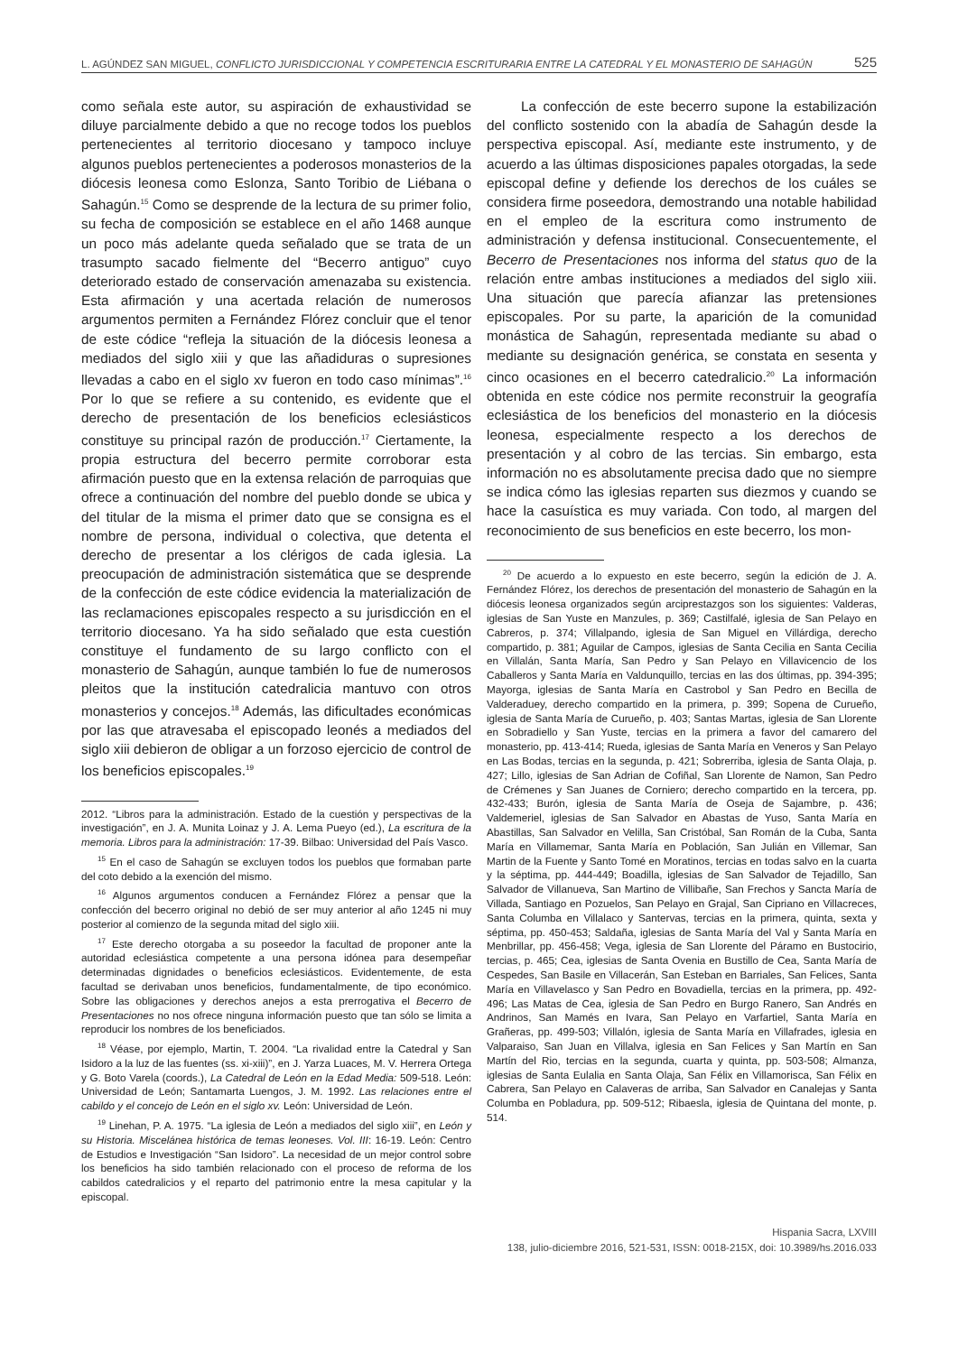L. AGÚNDEZ SAN MIGUEL, CONFLICTO JURISDICCIONAL Y COMPETENCIA ESCRITURARIA ENTRE LA CATEDRAL Y EL MONASTERIO DE SAHAGÚN 525
como señala este autor, su aspiración de exhaustividad se diluye parcialmente debido a que no recoge todos los pueblos pertenecientes al territorio diocesano y tampoco incluye algunos pueblos pertenecientes a poderosos monasterios de la diócesis leonesa como Eslonza, Santo Toribio de Liébana o Sahagún.<sup>15</sup> Como se desprende de la lectura de su primer folio, su fecha de composición se establece en el año 1468 aunque un poco más adelante queda señalado que se trata de un trasumpto sacado fielmente del “Becerro antiguo” cuyo deteriorado estado de conservación amenazaba su existencia. Esta afirmación y una acertada relación de numerosos argumentos permiten a Fernández Flórez concluir que el tenor de este códice “refleja la situación de la diócesis leonesa a mediados del siglo xiii y que las añadiduras o supresiones llevadas a cabo en el siglo xv fueron en todo caso mínimas”.<sup>16</sup> Por lo que se refiere a su contenido, es evidente que el derecho de presentación de los beneficios eclesiásticos constituye su principal razón de producción.<sup>17</sup> Ciertamente, la propia estructura del becerro permite corroborar esta afirmación puesto que en la extensa relación de parroquias que ofrece a continuación del nombre del pueblo donde se ubica y del titular de la misma el primer dato que se consigna es el nombre de persona, individual o colectiva, que detenta el derecho de presentar a los clérigos de cada iglesia. La preocupación de administración sistemática que se desprende de la confección de este códice evidencia la materialización de las reclamaciones episcopales respecto a su jurisdicción en el territorio diocesano. Ya ha sido señalado que esta cuestión constituye el fundamento de su largo conflicto con el monasterio de Sahagún, aunque también lo fue de numerosos pleitos que la institución catedralicia mantuvo con otros monasterios y concejos.<sup>18</sup> Además, las dificultades económicas por las que atravesaba el episcopado leonés a mediados del siglo xiii debieron de obligar a un forzoso ejercicio de control de los beneficios episcopales.<sup>19</sup>
2012. “Libros para la administración. Estado de la cuestión y perspectivas de la investigación”, en J. A. Munita Loinaz y J. A. Lema Pueyo (ed.), La escritura de la memoria. Libros para la administración: 17-39. Bilbao: Universidad del País Vasco.
<sup>15</sup> En el caso de Sahagún se excluyen todos los pueblos que formaban parte del coto debido a la exención del mismo.
<sup>16</sup> Algunos argumentos conducen a Fernández Flórez a pensar que la confección del becerro original no debió de ser muy anterior al año 1245 ni muy posterior al comienzo de la segunda mitad del siglo xiii.
<sup>17</sup> Este derecho otorgaba a su poseedor la facultad de proponer ante la autoridad eclesiástica competente a una persona idónea para desempeñar determinadas dignidades o beneficios eclesiásticos. Evidentemente, de esta facultad se derivaban unos beneficios, fundamentalmente, de tipo económico. Sobre las obligaciones y derechos anejos a esta prerrogativa el Becerro de Presentaciones no nos ofrece ninguna información puesto que tan sólo se limita a reproducir los nombres de los beneficiados.
<sup>18</sup> Véase, por ejemplo, Martin, T. 2004. “La rivalidad entre la Catedral y San Isidoro a la luz de las fuentes (ss. xi-xiii)”, en J. Yarza Luaces, M. V. Herrera Ortega y G. Boto Varela (coords.), La Catedral de León en la Edad Media: 509-518. León: Universidad de León; Santamarta Luengos, J. M. 1992. Las relaciones entre el cabildo y el concejo de León en el siglo xv. León: Universidad de León.
<sup>19</sup> Linehan, P. A. 1975. “La iglesia de León a mediados del siglo xiii”, en León y su Historia. Miscelánea histórica de temas leoneses. Vol. III: 16-19. León: Centro de Estudios e Investigación “San Isidoro”. La necesidad de un mejor control sobre los beneficios ha sido también relacionado con el proceso de reforma de los cabildos catedralicios y el reparto del patrimonio entre la mesa capitular y la episcopal.
La confección de este becerro supone la estabilización del conflicto sostenido con la abadía de Sahagún desde la perspectiva episcopal. Así, mediante este instrumento, y de acuerdo a las últimas disposiciones papales otorgadas, la sede episcopal define y defiende los derechos de los cuáles se considera firme poseedora, demostrando una notable habilidad en el empleo de la escritura como instrumento de administración y defensa institucional. Consecuentemente, el Becerro de Presentaciones nos informa del status quo de la relación entre ambas instituciones a mediados del siglo xiii. Una situación que parecía afianzar las pretensiones episcopales. Por su parte, la aparición de la comunidad monástica de Sahagún, representada mediante su abad o mediante su designación genérica, se constata en sesenta y cinco ocasiones en el becerro catedralicio.<sup>20</sup> La información obtenida en este códice nos permite reconstruir la geografía eclesiástica de los beneficios del monasterio en la diócesis leonesa, especialmente respecto a los derechos de presentación y al cobro de las tercias. Sin embargo, esta información no es absolutamente precisa dado que no siempre se indica cómo las iglesias reparten sus diezmos y cuando se hace la casuística es muy variada. Con todo, al margen del reconocimiento de sus beneficios en este becerro, los mon-
<sup>20</sup> De acuerdo a lo expuesto en este becerro, según la edición de J. A. Fernández Flórez, los derechos de presentación del monasterio de Sahagún en la diócesis leonesa organizados según arciprestazgos son los siguientes: Valderas, iglesias de San Yuste en Manzules, p. 369; Castilfalé, iglesia de San Pelayo en Cabreros, p. 374; Villalpando, iglesia de San Miguel en Villárdiga, derecho compartido, p. 381; Aguilar de Campos, iglesias de Santa Cecilia en Santa Cecilia en Villalán, Santa María, San Pedro y San Pelayo en Villavicencio de los Caballeros y Santa María en Valdunquillo, tercias en las dos últimas, pp. 394-395; Mayorga, iglesias de Santa María en Castrobol y San Pedro en Becilla de Valderaduey, derecho compartido en la primera, p. 399; Sopena de Curueño, iglesia de Santa María de Curueño, p. 403; Santas Martas, iglesia de San Llorente en Sobradiello y San Yuste, tercias en la primera a favor del camarero del monasterio, pp. 413-414; Rueda, iglesias de Santa María en Veneros y San Pelayo en Las Bodas, tercias en la segunda, p. 421; Sobrerriba, iglesia de Santa Olaja, p. 427; Lillo, iglesias de San Adrian de Cofiñal, San Llorente de Namon, San Pedro de Crémenes y San Juanes de Corniero; derecho compartido en la tercera, pp. 432-433; Burón, iglesia de Santa María de Oseja de Sajambre, p. 436; Valdemeriel, iglesias de San Salvador en Abastas de Yuso, Santa María en Abastillas, San Salvador en Velilla, San Cristóbal, San Román de la Cuba, Santa María en Villamemar, Santa María en Población, San Julián en Villemar, San Martin de la Fuente y Santo Tomé en Moratinos, tercias en todas salvo en la cuarta y la séptima, pp. 444-449; Boadilla, iglesias de San Salvador de Tejadillo, San Salvador de Villanueva, San Martino de Villibañe, San Frechos y Sancta María de Villada, Santiago en Pozuelos, San Pelayo en Grajal, San Cipriano en Villacreces, Santa Columba en Villalaco y Santervas, tercias en la primera, quinta, sexta y séptima, pp. 450-453; Saldaña, iglesias de Santa María del Val y Santa María en Menbrillar, pp. 456-458; Vega, iglesia de San Llorente del Páramo en Bustocirio, tercias, p. 465; Cea, iglesias de Santa Ovenia en Bustillo de Cea, Santa María de Cespedes, San Basile en Villacerán, San Esteban en Barriales, San Felices, Santa María en Villavelasco y San Pedro en Bovadiella, tercias en la primera, pp. 492-496; Las Matas de Cea, iglesia de San Pedro en Burgo Ranero, San Andrés en Andrinos, San Mamés en Ivara, San Pelayo en Varfartiel, Santa María en Grañeras, pp. 499-503; Villalón, iglesia de Santa María en Villafrades, iglesia en Valparaiso, San Juan en Villalva, iglesia en San Felices y San Martín en San Martín del Rio, tercias en la segunda, cuarta y quinta, pp. 503-508; Almanza, iglesias de Santa Eulalia en Santa Olaja, San Félix en Villamorisca, San Félix en Cabrera, San Pelayo en Calaveras de arriba, San Salvador en Canalejas y Santa Columba en Pobladura, pp. 509-512; Ribaesla, iglesia de Quintana del monte, p. 514.
Hispania Sacra, LXVIII
138, julio-diciembre 2016, 521-531, ISSN: 0018-215X, doi: 10.3989/hs.2016.033